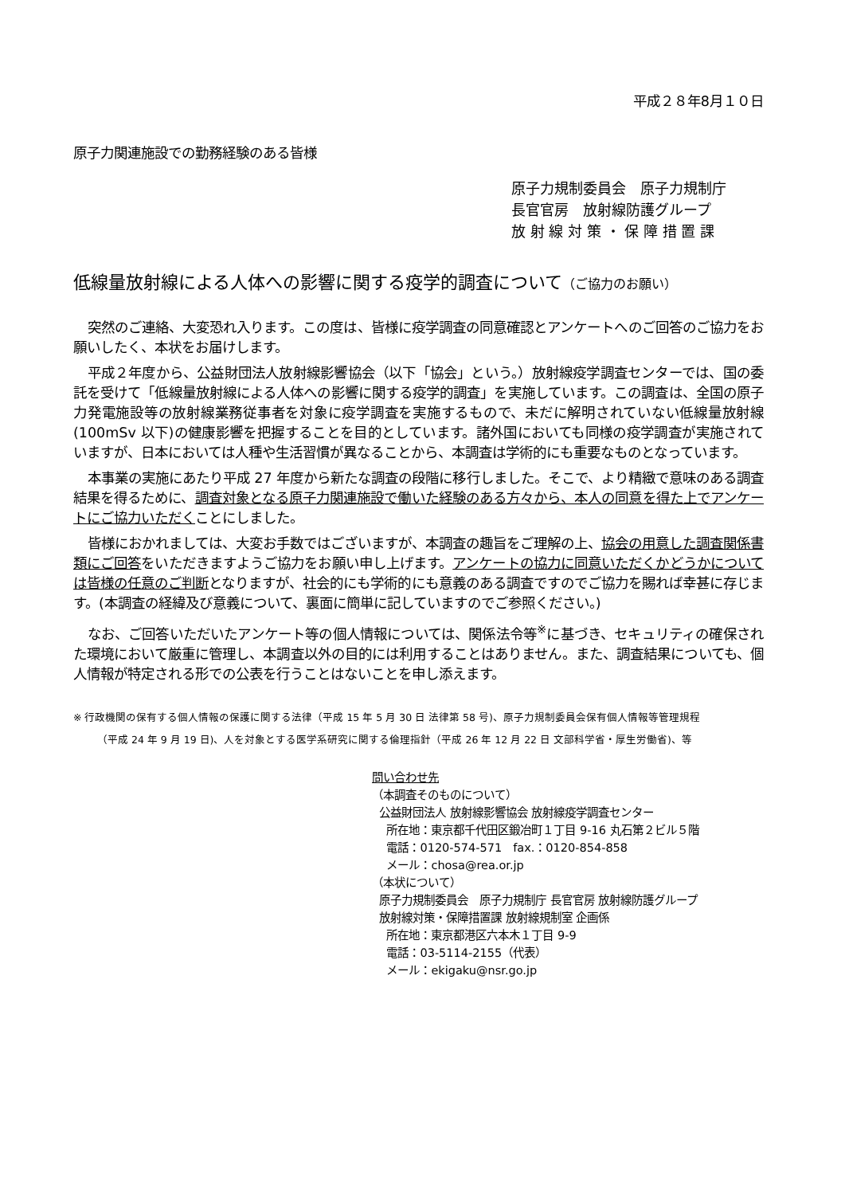平成２８年8月１０日
原子力関連施設での勤務経験のある皆様
原子力規制委員会　原子力規制庁
長官官房　放射線防護グループ
放 射 線 対 策 ・ 保 障 措 置 課
低線量放射線による人体への影響に関する疫学的調査について（ご協力のお願い）
突然のご連絡、大変恐れ入ります。この度は、皆様に疫学調査の同意確認とアンケートへのご回答のご協力をお願いしたく、本状をお届けします。
平成２年度から、公益財団法人放射線影響協会（以下「協会」という。）放射線疫学調査センターでは、国の委託を受けて「低線量放射線による人体への影響に関する疫学的調査」を実施しています。この調査は、全国の原子力発電施設等の放射線業務従事者を対象に疫学調査を実施するもので、未だに解明されていない低線量放射線(100mSv 以下)の健康影響を把握することを目的としています。諸外国においても同様の疫学調査が実施されていますが、日本においては人種や生活習慣が異なることから、本調査は学術的にも重要なものとなっています。
本事業の実施にあたり平成 27 年度から新たな調査の段階に移行しました。そこで、より精緻で意味のある調査結果を得るために、調査対象となる原子力関連施設で働いた経験のある方々から、本人の同意を得た上でアンケートにご協力いただくことにしました。
皆様におかれましては、大変お手数ではございますが、本調査の趣旨をご理解の上、協会の用意した調査関係書類にご回答をいただきますようご協力をお願い申し上げます。アンケートの協力に同意いただくかどうかについては皆様の任意のご判断となりますが、社会的にも学術的にも意義のある調査ですのでご協力を賜れば幸甚に存じます。(本調査の経緯及び意義について、裏面に簡単に記していますのでご参照ください。)
なお、ご回答いただいたアンケート等の個人情報については、関係法令等<sup>※</sup>に基づき、セキュリティの確保された環境において厳重に管理し、本調査以外の目的には利用することはありません。また、調査結果についても、個人情報が特定される形での公表を行うことはないことを申し添えます。
※ 行政機関の保有する個人情報の保護に関する法律（平成 15 年 5 月 30 日 法律第 58 号)、原子力規制委員会保有個人情報等管理規程
（平成 24 年 9 月 19 日)、人を対象とする医学系研究に関する倫理指針（平成 26 年 12 月 22 日 文部科学省・厚生労働省)、等
問い合わせ先
（本調査そのものについて）
公益財団法人 放射線影響協会 放射線疫学調査センター
所在地：東京都千代田区鍛冶町１丁目 9-16 丸石第２ビル５階
電話：0120-574-571　fax.：0120-854-858
メール：chosa@rea.or.jp
（本状について）
原子力規制委員会　原子力規制庁 長官官房 放射線防護グループ
放射線対策・保障措置課 放射線規制室 企画係
所在地：東京都港区六本木１丁目 9-9
電話：03-5114-2155（代表）
メール：ekigaku@nsr.go.jp